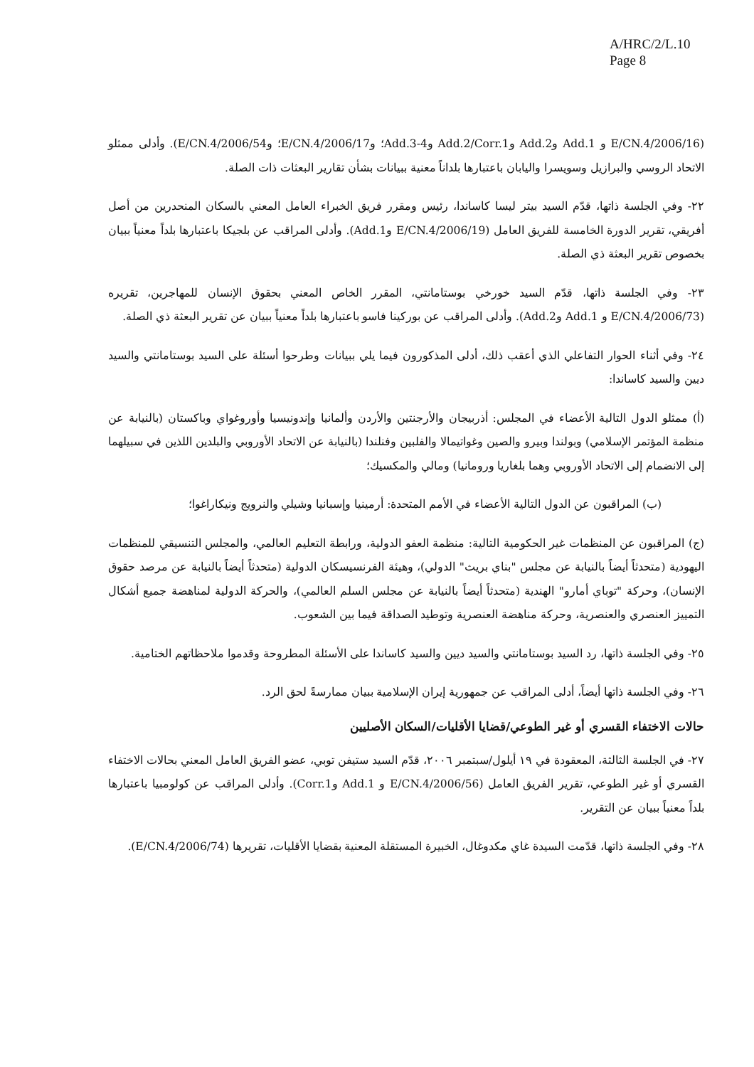A/HRC/2/L.10
Page 8
(E/CN.4/2006/16 و Add.1 وAdd.2 وAdd.2/Corr.1 وAdd.3-4؛ وE/CN.4/2006/17؛ وE/CN.4/2006/54). وأدلى ممثلو الاتحاد الروسي والبرازيل وسويسرا واليابان باعتبارها بلداناً معنية ببيانات بشأن تقارير البعثات ذات الصلة.
٢٢- وفي الجلسة ذاتها، قدّم السيد بيتر ليسا كاساندا، رئيس ومقرر فريق الخبراء العامل المعني بالسكان المنحدرين من أصل أفريقي، تقرير الدورة الخامسة للفريق العامل (E/CN.4/2006/19 وAdd.1). وأدلى المراقب عن بلجيكا باعتبارها بلداً معنياً ببيان بخصوص تقرير البعثة ذي الصلة.
٢٣- وفي الجلسة ذاتها، قدّم السيد خورخي بوستامانتي، المقرر الخاص المعني بحقوق الإنسان للمهاجرين، تقريره (E/CN.4/2006/73 و Add.1 وAdd.2). وأدلى المراقب عن بوركينا فاسو باعتبارها بلداً معنياً ببيان عن تقرير البعثة ذي الصلة.
٢٤- وفي أثناء الحوار التفاعلي الذي أعقب ذلك، أدلى المذكورون فيما يلي ببيانات وطرحوا أسئلة على السيد بوستامانتي والسيد ديين والسيد كاساندا:
(أ) ممثلو الدول التالية الأعضاء في المجلس: أذربيجان والأرجنتين والأردن وألمانيا وإندونيسيا وأوروغواي وباكستان (بالنيابة عن منظمة المؤتمر الإسلامي) وبولندا وبيرو والصين وغواتيمالا والفلبين وفنلندا (بالنيابة عن الاتحاد الأوروبي والبلدين اللذين في سبيلهما إلى الانضمام إلى الاتحاد الأوروبي وهما بلغاريا ورومانيا) ومالي والمكسيك؛
(ب) المراقبون عن الدول التالية الأعضاء في الأمم المتحدة: أرمينيا وإسبانيا وشيلي والنرويج ونيكاراغوا؛
(ج) المراقبون عن المنظمات غير الحكومية التالية: منظمة العفو الدولية، ورابطة التعليم العالمي، والمجلس التنسيقي للمنظمات اليهودية (متحدثاً أيضاً بالنيابة عن مجلس "بناي بريث" الدولي)، وهيئة الفرنسيسكان الدولية (متحدثاً أيضاً بالنيابة عن مرصد حقوق الإنسان)، وحركة "توباي أمارو" الهندية (متحدثاً أيضاً بالنيابة عن مجلس السلم العالمي)، والحركة الدولية لمناهضة جميع أشكال التمييز العنصري والعنصرية، وحركة مناهضة العنصرية وتوطيد الصداقة فيما بين الشعوب.
٢٥- وفي الجلسة ذاتها، رد السيد بوستامانتي والسيد ديين والسيد كاساندا على الأسئلة المطروحة وقدموا ملاحظاتهم الختامية.
٢٦- وفي الجلسة ذاتها أيضاً، أدلى المراقب عن جمهورية إيران الإسلامية ببيان ممارسةً لحق الرد.
حالات الاختفاء القسري أو غير الطوعي/قضايا الأقليات/السكان الأصليين
٢٧- في الجلسة الثالثة، المعقودة في ١٩ أيلول/سبتمبر ٢٠٠٦، قدّم السيد ستيفن توبي، عضو الفريق العامل المعني بحالات الاختفاء القسري أو غير الطوعي، تقرير الفريق العامل (E/CN.4/2006/56 و Add.1 وCorr.1). وأدلى المراقب عن كولومبيا باعتبارها بلداً معنياً ببيان عن التقرير.
٢٨- وفي الجلسة ذاتها، قدّمت السيدة غاي مكدوغال، الخبيرة المستقلة المعنية بقضايا الأقليات، تقريرها (E/CN.4/2006/74).